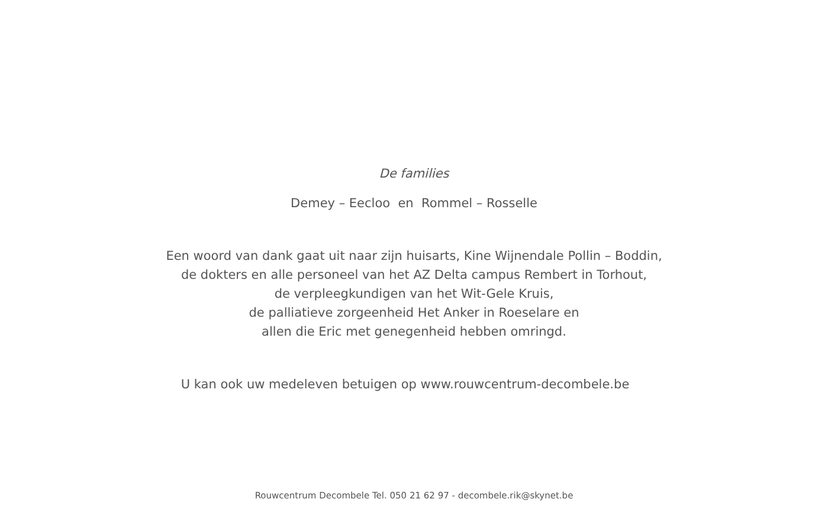De families
Demey – Eecloo en Rommel – Rosselle
Een woord van dank gaat uit naar zijn huisarts, Kine Wijnendale Pollin – Boddin,
de dokters en alle personeel van het AZ Delta campus Rembert in Torhout,
de verpleegkundigen van het Wit-Gele Kruis,
de palliatieve zorgeenheid Het Anker in Roeselare en
allen die Eric met genegenheid hebben omringd.
U kan ook uw medeleven betuigen op www.rouwcentrum-decombele.be
Rouwcentrum Decombele Tel. 050 21 62 97 - decombele.rik@skynet.be